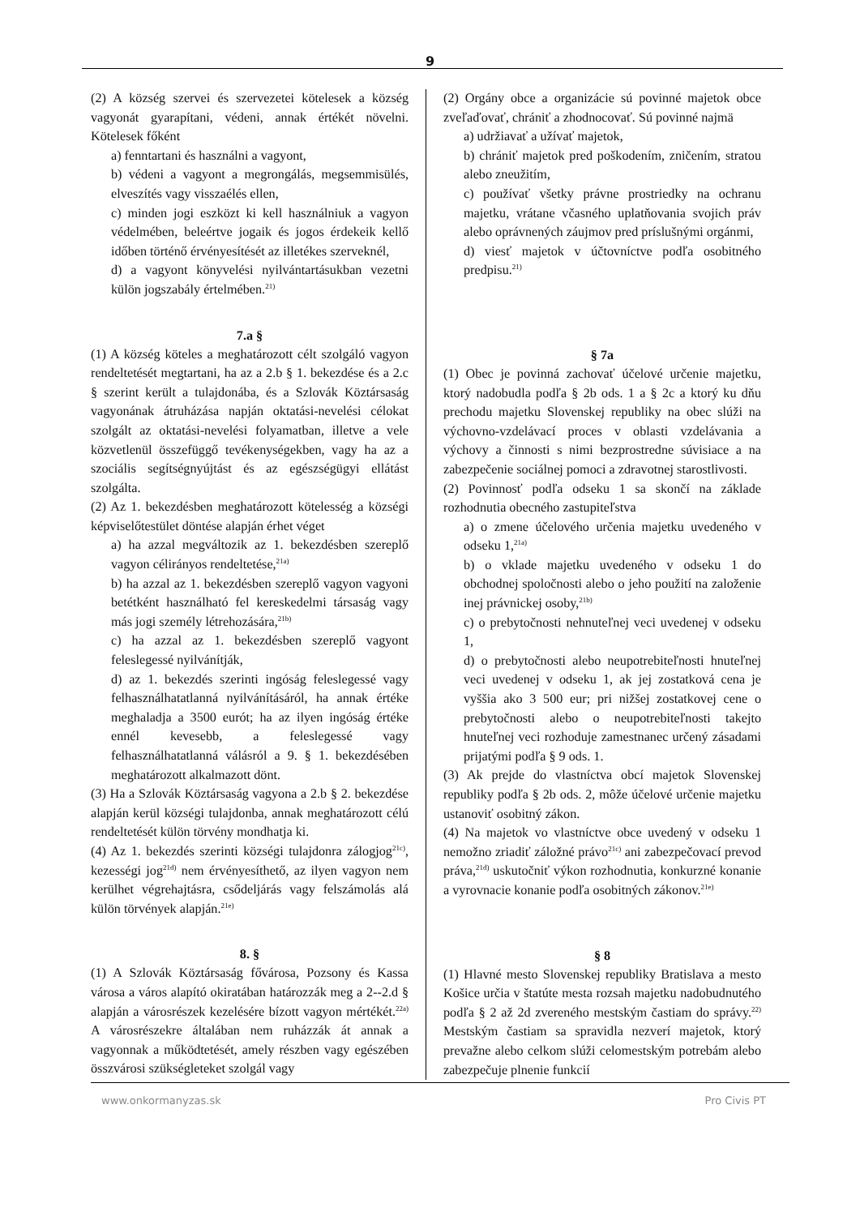9
(2) A község szervei és szervezetei kötelesek a község vagyonát gyarapítani, védeni, annak értékét növelni. Kötelesek főként
a) fenntartani és használni a vagyont,
b) védeni a vagyont a megrongálás, megsemmisülés, elveszítés vagy visszaélés ellen,
c) minden jogi eszközt ki kell használniuk a vagyon védelmében, beleértve jogaik és jogos érdekeik kellő időben történő érvényesítését az illetékes szerveknél,
d) a vagyont könyvelési nyilvántartásukban vezetni külön jogszabály értelmében.<sup>21)</sup>
7.a §
(1) A község köteles a meghatározott célt szolgáló vagyon rendeltetését megtartani, ha az a 2.b § 1. bekezdése és a 2.c § szerint került a tulajdonába, és a Szlovák Köztársaság vagyonának átruházása napján oktatási-nevelési célokat szolgált az oktatási-nevelési folyamatban, illetve a vele közvetlenül összefüggő tevékenységekben, vagy ha az a szociális segítségnyújtást és az egészségügyi ellátást szolgálta.
(2) Az 1. bekezdésben meghatározott kötelesség a községi képviselőtestület döntése alapján érhet véget
a) ha azzal megváltozik az 1. bekezdésben szereplő vagyon célirányos rendeltetése,<sup>21a)</sup>
b) ha azzal az 1. bekezdésben szereplő vagyon vagyoni betétként használható fel kereskedelmi társaság vagy más jogi személy létrehozására,<sup>21b)</sup>
c) ha azzal az 1. bekezdésben szereplő vagyont feleslegessé nyilvánítják,
d) az 1. bekezdés szerinti ingóság feleslegessé vagy felhasználhatatlanná nyilvánításáról, ha annak értéke meghaladja a 3500 eurót; ha az ilyen ingóság értéke ennél kevesebb, a feleslegessé vagy felhasználhatatlanná válásról a 9. § 1. bekezdésében meghatározott alkalmazott dönt.
(3) Ha a Szlovák Köztársaság vagyona a 2.b § 2. bekezdése alapján kerül községi tulajdonba, annak meghatározott célú rendeltetését külön törvény mondhatja ki.
(4) Az 1. bekezdés szerinti községi tulajdonra zálogjog<sup>21c)</sup>, kezességi jog<sup>21d)</sup> nem érvényesíthető, az ilyen vagyon nem kerülhet végrehajtásra, csődeljárás vagy felszámolás alá külön törvények alapján.<sup>21e)</sup>
8. §
(1) A Szlovák Köztársaság fővárosa, Pozsony és Kassa városa a város alapító okiratában határozzák meg a 2--2.d § alapján a városrészek kezelésére bízott vagyon mértékét.<sup>22a)</sup> A városrészekre általában nem ruházzák át annak a vagyonnak a működtetését, amely részben vagy egészében összvárosi szükségleteket szolgál vagy
(2) Orgány obce a organizácie sú povinné majetok obce zveľaďovať, chrániť a zhodnocovať. Sú povinné najmä
a) udržiavať a užívať majetok,
b) chrániť majetok pred poškodením, zničením, stratou alebo zneužitím,
c) používať všetky právne prostriedky na ochranu majetku, vrátane včasného uplatňovania svojich práv alebo oprávnených záujmov pred príslušnými orgánmi,
d) viesť majetok v účtovníctve podľa osobitného predpisu.<sup>21)</sup>
§ 7a
(1) Obec je povinná zachovať účelové určenie majetku, ktorý nadobudla podľa § 2b ods. 1 a § 2c a ktorý ku dňu prechodu majetku Slovenskej republiky na obec slúži na výchovno-vzdelávací proces v oblasti vzdelávania a výchovy a činnosti s nimi bezprostredne súvisiace a na zabezpečenie sociálnej pomoci a zdravotnej starostlivosti.
(2) Povinnosť podľa odseku 1 sa skončí na základe rozhodnutia obecného zastupiteľstva
a) o zmene účelového určenia majetku uvedeného v odseku 1,<sup>21a)</sup>
b) o vklade majetku uvedeného v odseku 1 do obchodnej spoločnosti alebo o jeho použití na založenie inej právnickej osoby,<sup>21b)</sup>
c) o prebytočnosti nehnuteľnej veci uvedenej v odseku 1,
d) o prebytočnosti alebo neupotrebiteľnosti hnuteľnej veci uvedenej v odseku 1, ak jej zostatková cena je vyššia ako 3 500 eur; pri nižšej zostatkovej cene o prebytočnosti alebo o neupotrebiteľnosti takejto hnuteľnej veci rozhoduje zamestnanec určený zásadami prijatými podľa § 9 ods. 1.
(3) Ak prejde do vlastníctva obcí majetok Slovenskej republiky podľa § 2b ods. 2, môže účelové určenie majetku ustanoviť osobitný zákon.
(4) Na majetok vo vlastníctve obce uvedený v odseku 1 nemožno zriadiť záložné právo<sup>21c)</sup> ani zabezpečovací prevod práva,<sup>21d)</sup> uskutočniť výkon rozhodnutia, konkurzné konanie a vyrovnacie konanie podľa osobitných zákonov.<sup>21e)</sup>
§ 8
(1) Hlavné mesto Slovenskej republiky Bratislava a mesto Košice určia v štatúte mesta rozsah majetku nadobudnutého podľa § 2 až 2d zvereného mestským častiam do správy.<sup>22)</sup> Mestským častiam sa spravidla nezverí majetok, ktorý prevažne alebo celkom slúži celomestským potrebám alebo zabezpečuje plnenie funkcií
www.onkormanyzas.sk Pro Civis PT